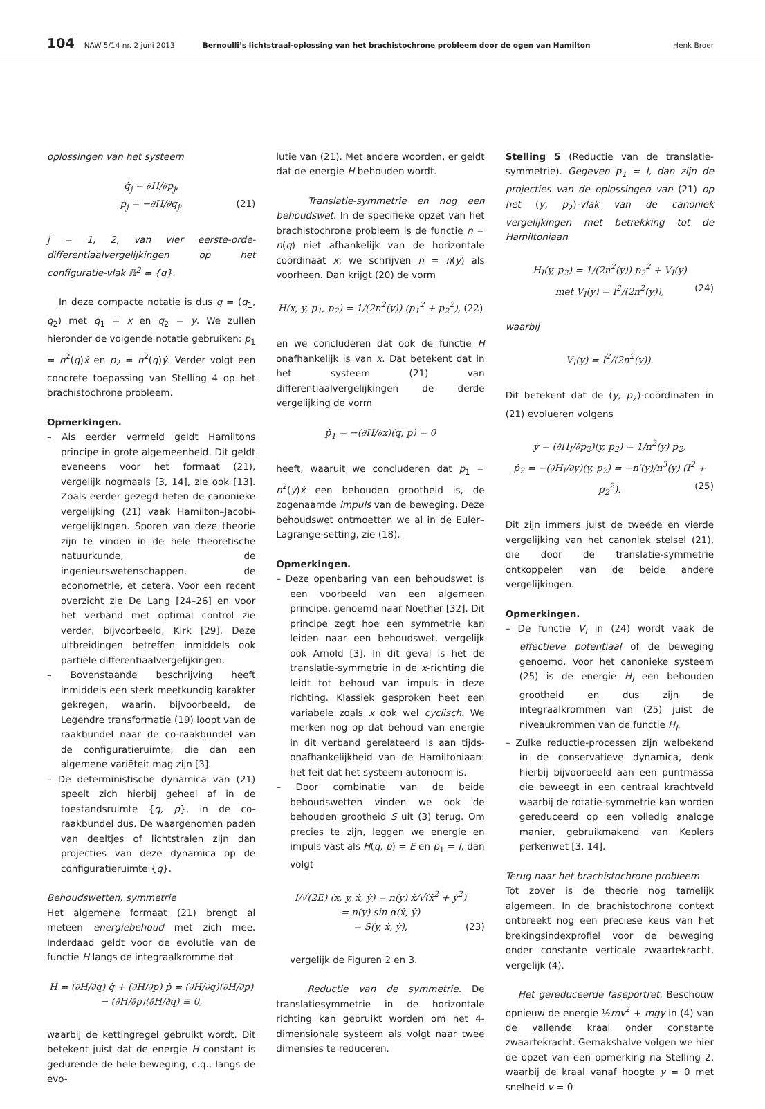104 NAW 5/14 nr. 2 juni 2013 Bernoulli’s lichtstraal-oplossing van het brachistochrone probleem door de ogen van Hamilton Henk Broer
oplossingen van het systeem
q̇<sub>j</sub> = ∂H/∂p<sub>j</sub>,
ṗ<sub>j</sub> = −∂H/∂q<sub>j</sub>, (21)
j = 1, 2, van vier eerste-orde-differentiaalvergelijkingen op het configuratie-vlak ℝ<sup>2</sup> = {q}.
In deze compacte notatie is dus q = (q<sub>1</sub>, q<sub>2</sub>) met q<sub>1</sub> = x en q<sub>2</sub> = y. We zullen hieronder de volgende notatie gebruiken: p<sub>1</sub> = n<sup>2</sup>(q)ẋ en p<sub>2</sub> = n<sup>2</sup>(q)ẏ. Verder volgt een concrete toepassing van Stelling 4 op het brachistochrone probleem.
Opmerkingen.
– Als eerder vermeld geldt Hamiltons principe in grote algemeenheid. Dit geldt eveneens voor het formaat (21), vergelijk nogmaals [3, 14], zie ook [13]. Zoals eerder gezegd heten de canonieke vergelijking (21) vaak Hamilton–Jacobi-vergelijkingen. Sporen van deze theorie zijn te vinden in de hele theoretische natuurkunde, de ingenieurswetenschappen, de econometrie, et cetera. Voor een recent overzicht zie De Lang [24–26] en voor het verband met optimal control zie verder, bijvoorbeeld, Kirk [29]. Deze uitbreidingen betreffen inmiddels ook partiële differentiaalvergelijkingen.
– Bovenstaande beschrijving heeft inmiddels een sterk meetkundig karakter gekregen, waarin, bijvoorbeeld, de Legendre transformatie (19) loopt van de raakbundel naar de co-raakbundel van de configuratieruimte, die dan een algemene variëteit mag zijn [3].
– De deterministische dynamica van (21) speelt zich hierbij geheel af in de toestandsruimte {q, p}, in de co-raakbundel dus. De waargenomen paden van deeltjes of lichtstralen zijn dan projecties van deze dynamica op de configuratieruimte {q}.
Behoudswetten, symmetrie
Het algemene formaat (21) brengt al meteen energiebehoud met zich mee. Inderdaad geldt voor de evolutie van de functie H langs de integraalkromme dat
Ḣ = (∂H/∂q) q̇ + (∂H/∂p) ṗ = (∂H/∂q)(∂H/∂p) − (∂H/∂p)(∂H/∂q) ≡ 0,
waarbij de kettingregel gebruikt wordt. Dit betekent juist dat de energie H constant is gedurende de hele beweging, c.q., langs de evo-
lutie van (21). Met andere woorden, er geldt dat de energie H behouden wordt.
Translatie-symmetrie en nog een behoudswet. In de specifieke opzet van het brachistochrone probleem is de functie n = n(q) niet afhankelijk van de horizontale coördinaat x; we schrijven n = n(y) als voorheen. Dan krijgt (20) de vorm
H(x, y, p<sub>1</sub>, p<sub>2</sub>) = 1/(2n<sup>2</sup>(y)) (p<sub>1</sub><sup>2</sup> + p<sub>2</sub><sup>2</sup>), (22)
en we concluderen dat ook de functie H onafhankelijk is van x. Dat betekent dat in het systeem (21) van differentiaalvergelijkingen de derde vergelijking de vorm
ṗ<sub>1</sub> = −(∂H/∂x)(q, p) = 0
heeft, waaruit we concluderen dat p<sub>1</sub> = n<sup>2</sup>(y)ẋ een behouden grootheid is, de zogenaamde impuls van de beweging. Deze behoudswet ontmoetten we al in de Euler–Lagrange-setting, zie (18).
Opmerkingen.
– Deze openbaring van een behoudswet is een voorbeeld van een algemeen principe, genoemd naar Noether [32]. Dit principe zegt hoe een symmetrie kan leiden naar een behoudswet, vergelijk ook Arnold [3]. In dit geval is het de translatie-symmetrie in de x-richting die leidt tot behoud van impuls in deze richting. Klassiek gesproken heet een variabele zoals x ook wel cyclisch. We merken nog op dat behoud van energie in dit verband gerelateerd is aan tijds-onafhankelijkheid van de Hamiltoniaan: het feit dat het systeem autonoom is.
– Door combinatie van de beide behoudswetten vinden we ook de behouden grootheid S uit (3) terug. Om precies te zijn, leggen we energie en impuls vast als H(q, p) = E en p<sub>1</sub> = I, dan volgt
I/√(2E) (x, y, ẋ, ẏ) = n(y) ẋ/√(ẋ<sup>2</sup> + ẏ<sup>2</sup>)
= n(y) sin α(ẋ, ẏ)
= S(y, ẋ, ẏ), (23)
vergelijk de Figuren 2 en 3.
Reductie van de symmetrie. De translatiesymmetrie in de horizontale richting kan gebruikt worden om het 4-dimensionale systeem als volgt naar twee dimensies te reduceren.
Stelling 5 (Reductie van de translatie-symmetrie). Gegeven p<sub>1</sub> = I, dan zijn de projecties van de oplossingen van (21) op het (y, p<sub>2</sub>)-vlak van de canoniek vergelijkingen met betrekking tot de Hamiltoniaan
H<sub>I</sub>(y, p<sub>2</sub>) = 1/(2n<sup>2</sup>(y)) p<sub>2</sub><sup>2</sup> + V<sub>I</sub>(y)
met V<sub>I</sub>(y) = I<sup>2</sup>/(2n<sup>2</sup>(y)), (24)
waarbij
V<sub>I</sub>(y) = I<sup>2</sup>/(2n<sup>2</sup>(y)).
Dit betekent dat de (y, p<sub>2</sub>)-coördinaten in (21) evolueren volgens
ẏ = (∂H<sub>I</sub>/∂p<sub>2</sub>)(y, p<sub>2</sub>) = 1/n<sup>2</sup>(y) p<sub>2</sub>,
ṗ<sub>2</sub> = −(∂H<sub>I</sub>/∂y)(y, p<sub>2</sub>) = −n′(y)/n<sup>3</sup>(y) (I<sup>2</sup> + p<sub>2</sub><sup>2</sup>). (25)
Dit zijn immers juist de tweede en vierde vergelijking van het canoniek stelsel (21), die door de translatie-symmetrie ontkoppelen van de beide andere vergelijkingen.
Opmerkingen.
– De functie V<sub>I</sub> in (24) wordt vaak de effectieve potentiaal of de beweging genoemd. Voor het canonieke systeem (25) is de energie H<sub>I</sub> een behouden grootheid en dus zijn de integraalkrommen van (25) juist de niveaukrommen van de functie H<sub>I</sub>.
– Zulke reductie-processen zijn welbekend in de conservatieve dynamica, denk hierbij bijvoorbeeld aan een puntmassa die beweegt in een centraal krachtveld waarbij de rotatie-symmetrie kan worden gereduceerd op een volledig analoge manier, gebruikmakend van Keplers perkenwet [3, 14].
Terug naar het brachistochrone probleem
Tot zover is de theorie nog tamelijk algemeen. In de brachistochrone context ontbreekt nog een preciese keus van het brekingsindexprofiel voor de beweging onder constante verticale zwaartekracht, vergelijk (4).
Het gereduceerde faseportret. Beschouw opnieuw de energie ½mv<sup>2</sup> + mgy in (4) van de vallende kraal onder constante zwaartekracht. Gemakshalve volgen we hier de opzet van een opmerking na Stelling 2, waarbij de kraal vanaf hoogte y = 0 met snelheid v = 0